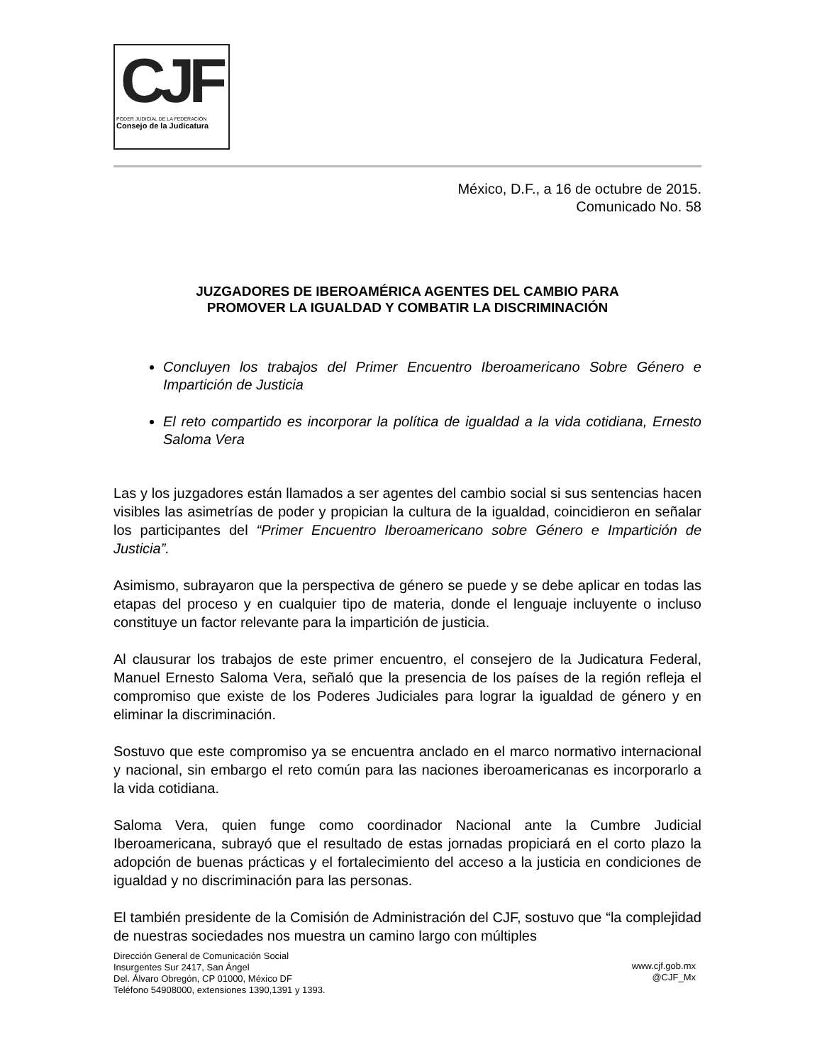CJF
PODER JUDICIAL DE LA FEDERACIÓN
Consejo de la Judicatura
México, D.F., a 16 de octubre de 2015.
Comunicado No. 58
JUZGADORES DE IBEROAMÉRICA AGENTES DEL CAMBIO PARA
PROMOVER LA IGUALDAD Y COMBATIR LA DISCRIMINACIÓN
Concluyen los trabajos del Primer Encuentro Iberoamericano Sobre Género e Impartición de Justicia
El reto compartido es incorporar la política de igualdad a la vida cotidiana, Ernesto Saloma Vera
Las y los juzgadores están llamados a ser agentes del cambio social si sus sentencias hacen visibles las asimetrías de poder y propician la cultura de la igualdad, coincidieron en señalar los participantes del “Primer Encuentro Iberoamericano sobre Género e Impartición de Justicia”.
Asimismo, subrayaron que la perspectiva de género se puede y se debe aplicar en todas las etapas del proceso y en cualquier tipo de materia, donde el lenguaje incluyente o incluso constituye un factor relevante para la impartición de justicia.
Al clausurar los trabajos de este primer encuentro, el consejero de la Judicatura Federal, Manuel Ernesto Saloma Vera, señaló que la presencia de los países de la región refleja el compromiso que existe de los Poderes Judiciales para lograr la igualdad de género y en eliminar la discriminación.
Sostuvo que este compromiso ya se encuentra anclado en el marco normativo internacional y nacional, sin embargo el reto común para las naciones iberoamericanas es incorporarlo a la vida cotidiana.
Saloma Vera, quien funge como coordinador Nacional ante la Cumbre Judicial Iberoamericana, subrayó que el resultado de estas jornadas propiciará en el corto plazo la adopción de buenas prácticas y el fortalecimiento del acceso a la justicia en condiciones de igualdad y no discriminación para las personas.
El también presidente de la Comisión de Administración del CJF, sostuvo que “la complejidad de nuestras sociedades nos muestra un camino largo con múltiples
Dirección General de Comunicación Social
Insurgentes Sur 2417, San Ángel
Del. Álvaro Obregón, CP 01000, México DF
Teléfono 54908000, extensiones 1390,1391 y 1393.
www.cjf.gob.mx
@CJF_Mx